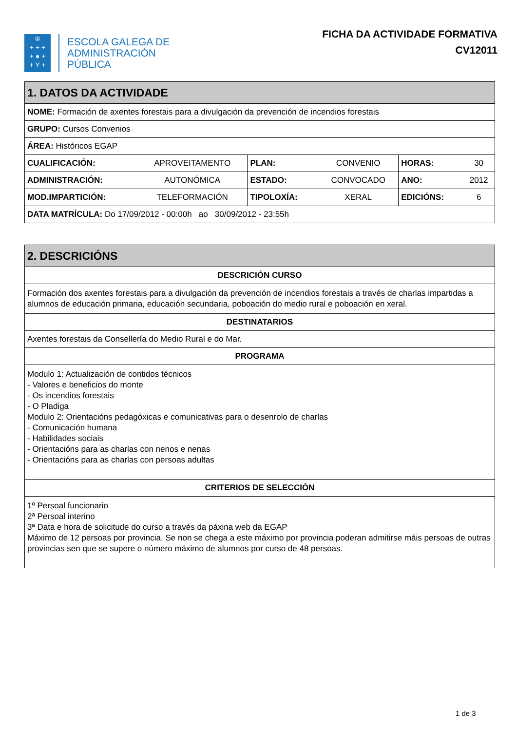♔
+ + +
+ ● +
+ Y +
ESCOLA GALEGA DE
ADMINISTRACIÓN
PÚBLICA
FICHA DA ACTIVIDADE FORMATIVA
CV12011
| 1. DATOS DA ACTIVIDADE | | | | | |
| --- | --- | --- | --- | --- | --- |
| NOME: Formación de axentes forestais para a divulgación da prevención de incendios forestais | | | | | |
| GRUPO: Cursos Convenios | | | | | |
| ÁREA: Históricos EGAP | | | | | |
| CUALIFICACIÓN: | APROVEITAMENTO | PLAN: | CONVENIO | HORAS: | 30 |
| ADMINISTRACIÓN: | AUTONÓMICA | ESTADO: | CONVOCADO | ANO: | 2012 |
| MOD.IMPARTICIÓN: | TELEFORMACIÓN | TIPOLOXÍA: | XERAL | EDICIÓNS: | 6 |
| DATA MATRÍCULA: Do 17/09/2012 - 00:00h ao 30/09/2012 - 23:55h | | | | | |
| 2. DESCRICIÓNS |
| --- |
| DESCRICIÓN CURSO |
| Formación dos axentes forestais para a divulgación da prevención de incendios forestais a través de charlas impartidas a alumnos de educación primaria, educación secundaria, poboación do medio rural e poboación en xeral. |
| DESTINATARIOS |
| Axentes forestais da Consellería do Medio Rural e do Mar. |
| PROGRAMA |
| Modulo 1: Actualización de contidos técnicos - Valores e beneficios do monte - Os incendios forestais - O Pladiga Modulo 2: Orientacións pedagóxicas e comunicativas para o desenrolo de charlas - Comunicación humana - Habilidades sociais - Orientacións para as charlas con nenos e nenas - Orientacións para as charlas con persoas adultas |
| CRITERIOS DE SELECCIÓN |
| 1º Persoal funcionario 2ª Persoal interino 3ª Data e hora de solicitude do curso a través da páxina web da EGAP Máximo de 12 persoas por provincia. Se non se chega a este máximo por provincia poderan admitirse máis persoas de outras provincias sen que se supere o número máximo de alumnos por curso de 48 persoas. |
1 de 3